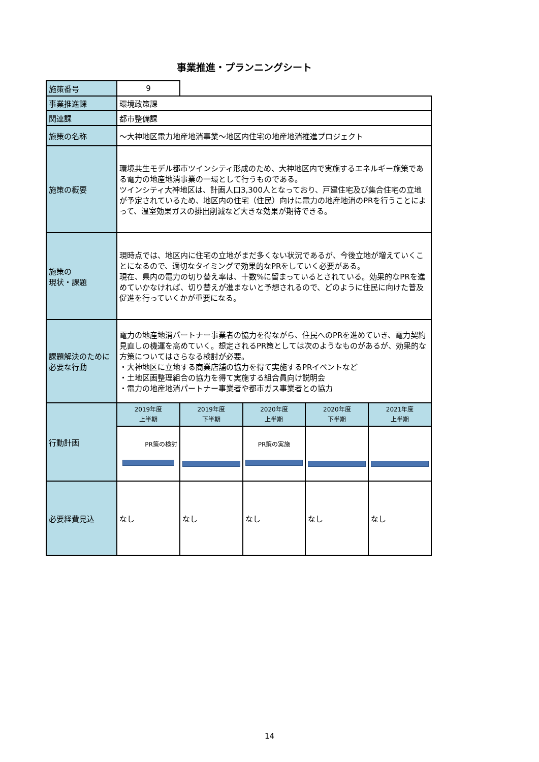事業推進・プランニングシート
| 施策番号 | 9 | | | | |
| 事業推進課 | 環境政策課 | | | | |
| 関連課 | 都市整備課 | | | | |
| 施策の名称 | ～大神地区電力地産地消事業～地区内住宅の地産地消推進プロジェクト | | | | |
| 施策の概要 | 環境共生モデル都市ツインシティ形成のため、大神地区内で実施するエネルギー施策である電力の地産地消事業の一環として行うものである。 ツインシティ大神地区は、計画人口3,300人となっており、戸建住宅及び集合住宅の立地が予定されているため、地区内の住宅（住民）向けに電力の地産地消のPRを行うことによって、温室効果ガスの排出削減など大きな効果が期待できる。 | | | | |
| 施策の 現状・課題 | 現時点では、地区内に住宅の立地がまだ多くない状況であるが、今後立地が増えていくことになるので、適切なタイミングで効果的なPRをしていく必要がある。 現在、県内の電力の切り替え率は、十数%に留まっているとされている。効果的なPRを進めていかなければ、切り替えが進まないと予想されるので、どのように住民に向けた普及促進を行っていくかが重要になる。 | | | | |
| 課題解決のために必要な行動 | 電力の地産地消パートナー事業者の協力を得ながら、住民へのPRを進めていき、電力契約見直しの機運を高めていく。想定されるPR策としては次のようなものがあるが、効果的な方策についてはさらなる検討が必要。 ・大神地区に立地する商業店舗の協力を得て実施するPRイベントなど ・土地区画整理組合の協力を得て実施する組合員向け説明会 ・電力の地産地消パートナー事業者や都市ガス事業者との協力 | | | | |
| 行動計画 | 2019年度 上半期 | 2019年度 下半期 | 2020年度 上半期 | 2020年度 下半期 | 2021年度 上半期 |
| | PR策の検討 | | PR策の実施 | | |
| 必要経費見込 | なし | なし | なし | なし | なし |
14